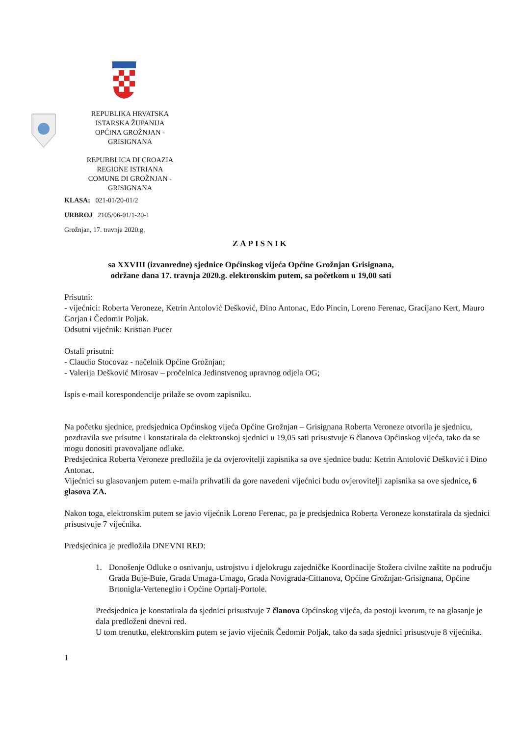REPUBLIKA HRVATSKA
ISTARSKA ŽUPANIJA
OPĆINA GROŽNJAN -
GRISIGNANA
REPUBBLICA DI CROAZIA
REGIONE ISTRIANA
COMUNE DI GROŽNJAN -
GRISIGNANA
KLASA: 021-01/20-01/2
URBROJ 2105/06-01/1-20-1
Grožnjan, 17. travnja 2020.g.
ZAPISNIK
sa XXVIII (izvanredne) sjednice Općinskog vijeća Općine Grožnjan Grisignana,
održane dana 17. travnja 2020.g. elektronskim putem, sa početkom u 19,00 sati
Prisutni:
- vijećnici: Roberta Veroneze, Ketrin Antolović Dešković, Đino Antonac, Edo Pincin, Loreno Ferenac, Gracijano Kert, Mauro Gorjan i Čedomir Poljak.
Odsutni vijećnik: Kristian Pucer
Ostali prisutni:
- Claudio Stocovaz - načelnik Općine Grožnjan;
- Valerija Dešković Mirosav – pročelnica Jedinstvenog upravnog odjela OG;
Ispis e-mail korespondencije prilaže se ovom zapisniku.
Na početku sjednice, predsjednica Općinskog vijeća Općine Grožnjan – Grisignana Roberta Veroneze otvorila je sjednicu, pozdravila sve prisutne i konstatirala da elektronskoj sjednici u 19,05 sati prisustvuje 6 članova Općinskog vijeća, tako da se mogu donositi pravovaljane odluke.
Predsjednica Roberta Veroneze predložila je da ovjerovitelji zapisnika sa ove sjednice budu: Ketrin Antolović Dešković i Đino Antonac.
Vijećnici su glasovanjem putem e-maila prihvatili da gore navedeni vijećnici budu ovjerovitelji zapisnika sa ove sjednice, 6 glasova ZA.
Nakon toga, elektronskim putem se javio vijećnik Loreno Ferenac, pa je predsjednica Roberta Veroneze konstatirala da sjednici prisustvuje 7 vijećnika.
Predsjednica je predložila DNEVNI RED:
1. Donošenje Odluke o osnivanju, ustrojstvu i djelokrugu zajedničke Koordinacije Stožera civilne zaštite na području Grada Buje-Buie, Grada Umaga-Umago, Grada Novigrada-Cittanova, Općine Grožnjan-Grisignana, Općine Brtonigla-Verteneglio i Općine Oprtalj-Portole.
Predsjednica je konstatirala da sjednici prisustvuje 7 članova Općinskog vijeća, da postoji kvorum, te na glasanje je dala predloženi dnevni red.
U tom trenutku, elektronskim putem se javio vijećnik Čedomir Poljak, tako da sada sjednici prisustvuje 8 vijećnika.
1